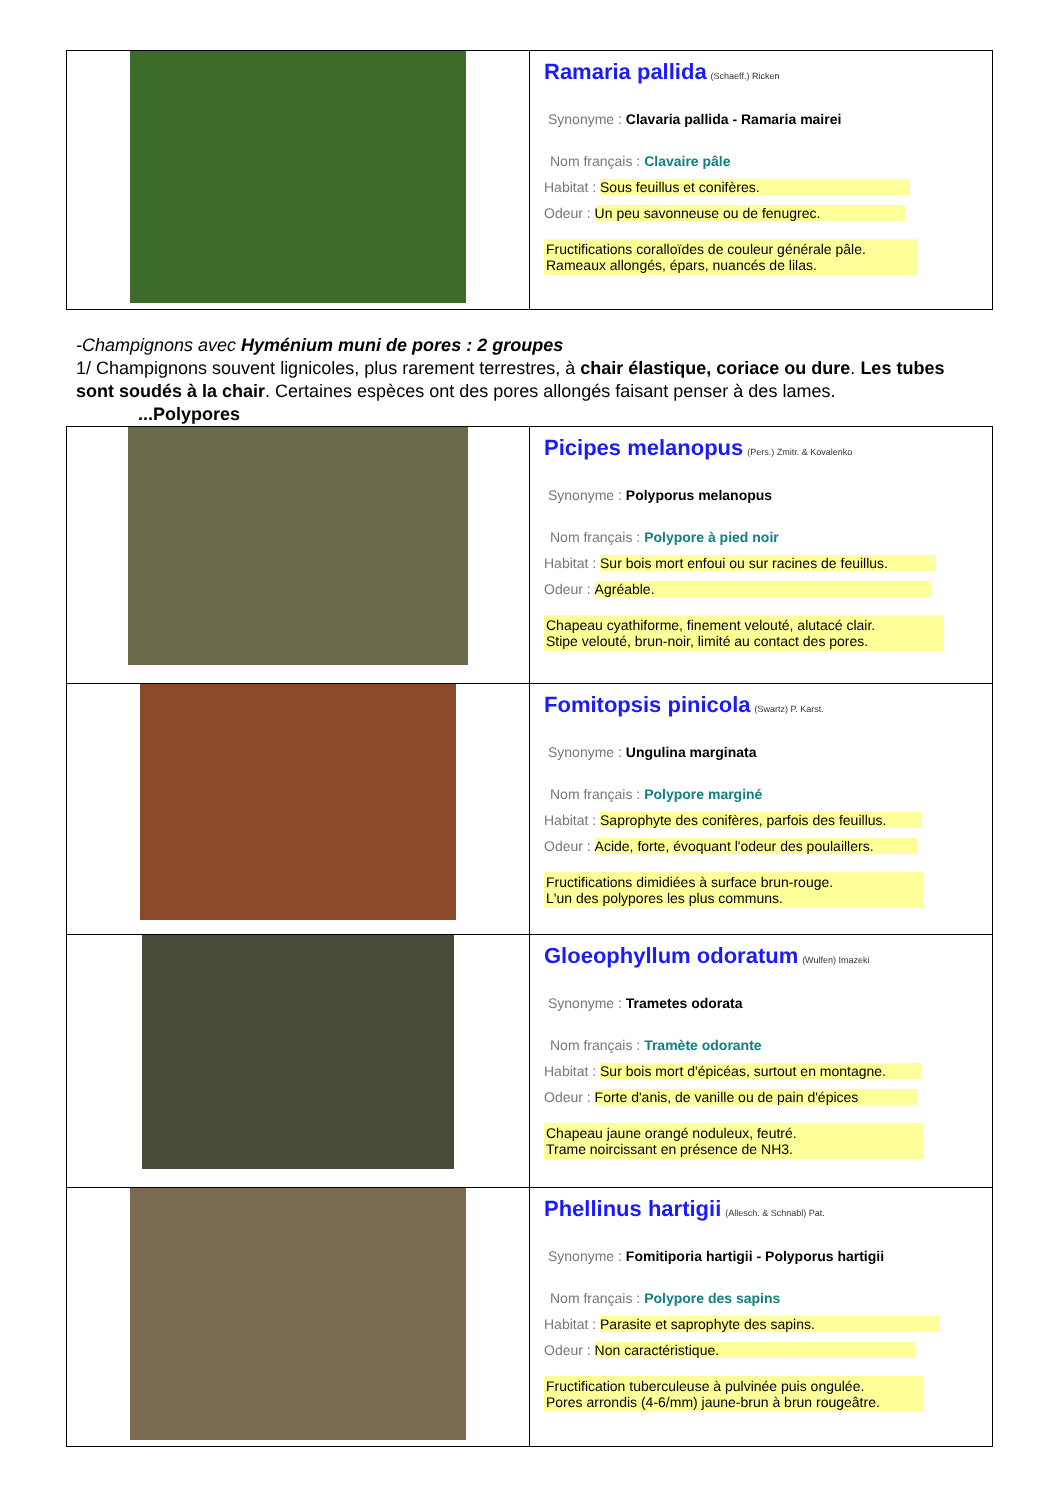| | Ramaria pallida (Schaeff.) Ricken Synonyme : Clavaria pallida - Ramaria mairei Nom français : Clavaire pâle Habitat : Sous feuillus et conifères. Odeur : Un peu savonneuse ou de fenugrec. Fructifications coralloïdes de couleur générale pâle. Rameaux allongés, épars, nuancés de lilas. |
-Champignons avec Hyménium muni de pores : 2 groupes
1/ Champignons souvent lignicoles, plus rarement terrestres, à chair élastique, coriace ou dure. Les tubes sont soudés à la chair. Certaines espèces ont des pores allongés faisant penser à des lames.
...Polypores
| | Picipes melanopus (Pers.) Zmitr. & Kovalenko Synonyme : Polyporus melanopus Nom français : Polypore à pied noir Habitat : Sur bois mort enfoui ou sur racines de feuillus. Odeur : Agréable. Chapeau cyathiforme, finement velouté, alutacé clair. Stipe velouté, brun-noir, limité au contact des pores. |
| | Fomitopsis pinicola (Swartz) P. Karst. Synonyme : Ungulina marginata Nom français : Polypore marginé Habitat : Saprophyte des conifères, parfois des feuillus. Odeur : Acide, forte, évoquant l'odeur des poulaillers. Fructifications dimidiées à surface brun-rouge. L'un des polypores les plus communs. |
| | Gloeophyllum odoratum (Wulfen) Imazeki Synonyme : Trametes odorata Nom français : Tramète odorante Habitat : Sur bois mort d'épicéas, surtout en montagne. Odeur : Forte d'anis, de vanille ou de pain d'épices Chapeau jaune orangé noduleux, feutré. Trame noircissant en présence de NH3. |
| | Phellinus hartigii (Allesch. & Schnabl) Pat. Synonyme : Fomitiporia hartigii - Polyporus hartigii Nom français : Polypore des sapins Habitat : Parasite et saprophyte des sapins. Odeur : Non caractéristique. Fructification tuberculeuse à pulvinée puis ongulée. Pores arrondis (4-6/mm) jaune-brun à brun rougeâtre. |